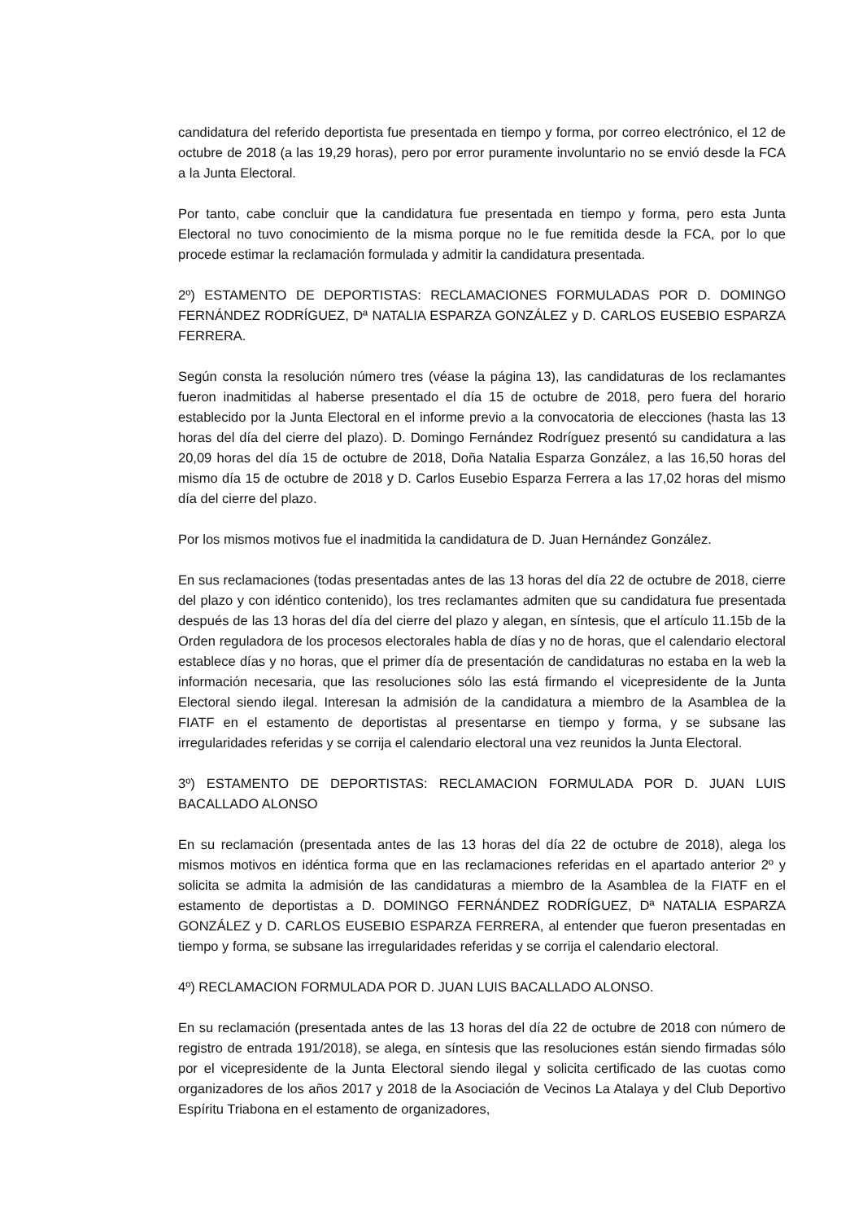candidatura del referido deportista fue presentada en tiempo y forma, por correo electrónico, el 12 de octubre de 2018 (a las 19,29 horas), pero por error puramente involuntario no se envió desde la FCA a la Junta Electoral.
Por tanto, cabe concluir que la candidatura fue presentada en tiempo y forma, pero esta Junta Electoral no tuvo conocimiento de la misma porque no le fue remitida desde la FCA, por lo que procede estimar la reclamación formulada y admitir la candidatura presentada.
2º) ESTAMENTO DE DEPORTISTAS: RECLAMACIONES FORMULADAS POR D. DOMINGO FERNÁNDEZ RODRÍGUEZ, Dª NATALIA ESPARZA GONZÁLEZ y D. CARLOS EUSEBIO ESPARZA FERRERA.
Según consta la resolución número tres (véase la página 13), las candidaturas de los reclamantes fueron inadmitidas al haberse presentado el día 15 de octubre de 2018, pero fuera del horario establecido por la Junta Electoral en el informe previo a la convocatoria de elecciones (hasta las 13 horas del día del cierre del plazo). D. Domingo Fernández Rodríguez presentó su candidatura a las 20,09 horas del día 15 de octubre de 2018, Doña Natalia Esparza González, a las 16,50 horas del mismo día 15 de octubre de 2018 y D. Carlos Eusebio Esparza Ferrera a las 17,02 horas del mismo día del cierre del plazo.
Por los mismos motivos fue el inadmitida la candidatura de D. Juan Hernández González.
En sus reclamaciones (todas presentadas antes de las 13 horas del día 22 de octubre de 2018, cierre del plazo y con idéntico contenido), los tres reclamantes admiten que su candidatura fue presentada después de las 13 horas del día del cierre del plazo y alegan, en síntesis, que el artículo 11.15b de la Orden reguladora de los procesos electorales habla de días y no de horas, que el calendario electoral establece días y no horas, que el primer día de presentación de candidaturas no estaba en la web la información necesaria, que las resoluciones sólo las está firmando el vicepresidente de la Junta Electoral siendo ilegal. Interesan la admisión de la candidatura a miembro de la Asamblea de la FIATF en el estamento de deportistas al presentarse en tiempo y forma, y se subsane las irregularidades referidas y se corrija el calendario electoral una vez reunidos la Junta Electoral.
3º) ESTAMENTO DE DEPORTISTAS: RECLAMACION FORMULADA POR D. JUAN LUIS BACALLADO ALONSO
En su reclamación (presentada antes de las 13 horas del día 22 de octubre de 2018), alega los mismos motivos en idéntica forma que en las reclamaciones referidas en el apartado anterior 2º y solicita se admita la admisión de las candidaturas a miembro de la Asamblea de la FIATF en el estamento de deportistas a D. DOMINGO FERNÁNDEZ RODRÍGUEZ, Dª NATALIA ESPARZA GONZÁLEZ y D. CARLOS EUSEBIO ESPARZA FERRERA, al entender que fueron presentadas en tiempo y forma, se subsane las irregularidades referidas y se corrija el calendario electoral.
4º) RECLAMACION FORMULADA POR D. JUAN LUIS BACALLADO ALONSO.
En su reclamación (presentada antes de las 13 horas del día 22 de octubre de 2018 con número de registro de entrada 191/2018), se alega, en síntesis que las resoluciones están siendo firmadas sólo por el vicepresidente de la Junta Electoral siendo ilegal y solicita certificado de las cuotas como organizadores de los años 2017 y 2018 de la Asociación de Vecinos La Atalaya y del Club Deportivo Espíritu Triabona en el estamento de organizadores,